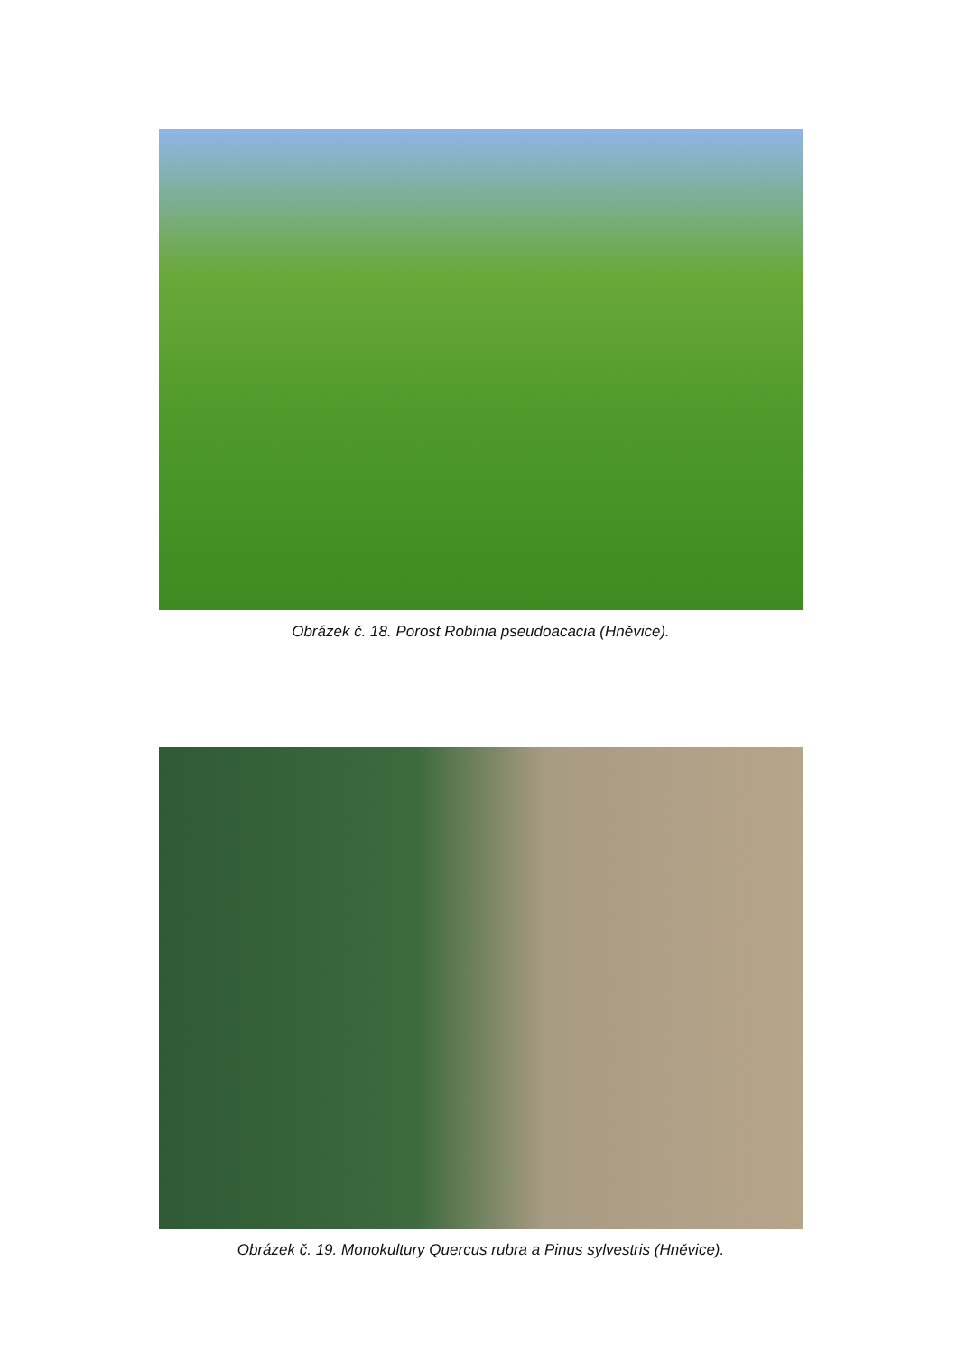Obrázek č. 18. Porost Robinia pseudoacacia (Hněvice).
Obrázek č. 19. Monokultury Quercus rubra a Pinus sylvestris (Hněvice).